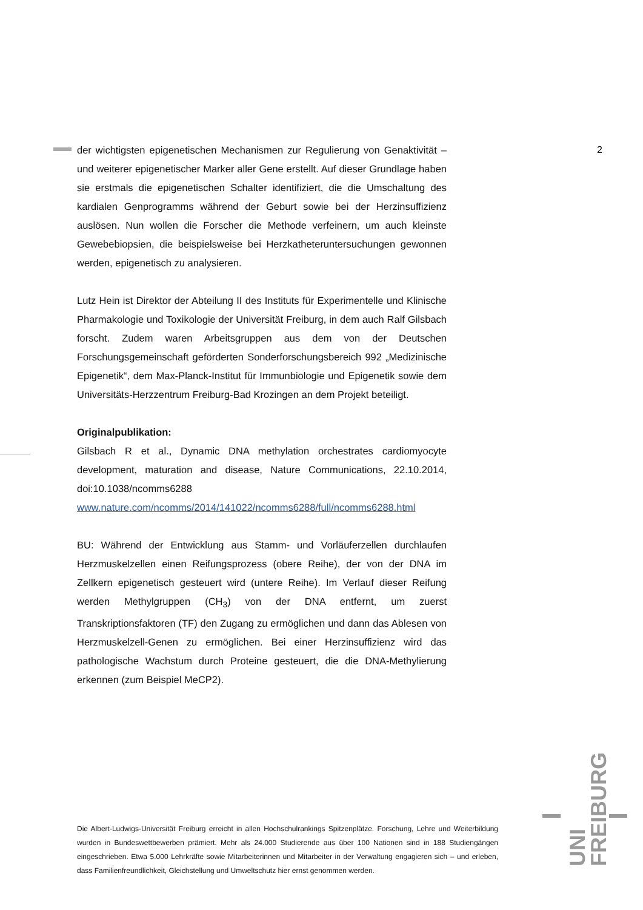2
der wichtigsten epigenetischen Mechanismen zur Regulierung von Genaktivität – und weiterer epigenetischer Marker aller Gene erstellt. Auf dieser Grundlage haben sie erstmals die epigenetischen Schalter identifiziert, die die Umschaltung des kardialen Genprogramms während der Geburt sowie bei der Herzinsuffizienz auslösen. Nun wollen die Forscher die Methode verfeinern, um auch kleinste Gewebebiopsien, die beispielsweise bei Herzkatheteruntersuchungen gewonnen werden, epigenetisch zu analysieren.
Lutz Hein ist Direktor der Abteilung II des Instituts für Experimentelle und Klinische Pharmakologie und Toxikologie der Universität Freiburg, in dem auch Ralf Gilsbach forscht. Zudem waren Arbeitsgruppen aus dem von der Deutschen Forschungsgemeinschaft geförderten Sonderforschungsbereich 992 „Medizinische Epigenetik“, dem Max-Planck-Institut für Immunbiologie und Epigenetik sowie dem Universitäts-Herzzentrum Freiburg-Bad Krozingen an dem Projekt beteiligt.
Originalpublikation:
Gilsbach R et al., Dynamic DNA methylation orchestrates cardiomyocyte development, maturation and disease, Nature Communications, 22.10.2014, doi:10.1038/ncomms6288
www.nature.com/ncomms/2014/141022/ncomms6288/full/ncomms6288.html
BU: Während der Entwicklung aus Stamm- und Vorläuferzellen durchlaufen Herzmuskelzellen einen Reifungsprozess (obere Reihe), der von der DNA im Zellkern epigenetisch gesteuert wird (untere Reihe). Im Verlauf dieser Reifung werden Methylgruppen (CH<sub>3</sub>) von der DNA entfernt, um zuerst Transkriptionsfaktoren (TF) den Zugang zu ermöglichen und dann das Ablesen von Herzmuskelzell-Genen zu ermöglichen. Bei einer Herzinsuffizienz wird das pathologische Wachstum durch Proteine gesteuert, die die DNA-Methylierung erkennen (zum Beispiel MeCP2).
UNI
FREIBURG
Die Albert-Ludwigs-Universität Freiburg erreicht in allen Hochschulrankings Spitzenplätze. Forschung, Lehre und Weiterbildung wurden in Bundeswettbewerben prämiert. Mehr als 24.000 Studierende aus über 100 Nationen sind in 188 Studiengängen eingeschrieben. Etwa 5.000 Lehrkräfte sowie Mitarbeiterinnen und Mitarbeiter in der Verwaltung engagieren sich – und erleben, dass Familienfreundlichkeit, Gleichstellung und Umweltschutz hier ernst genommen werden.